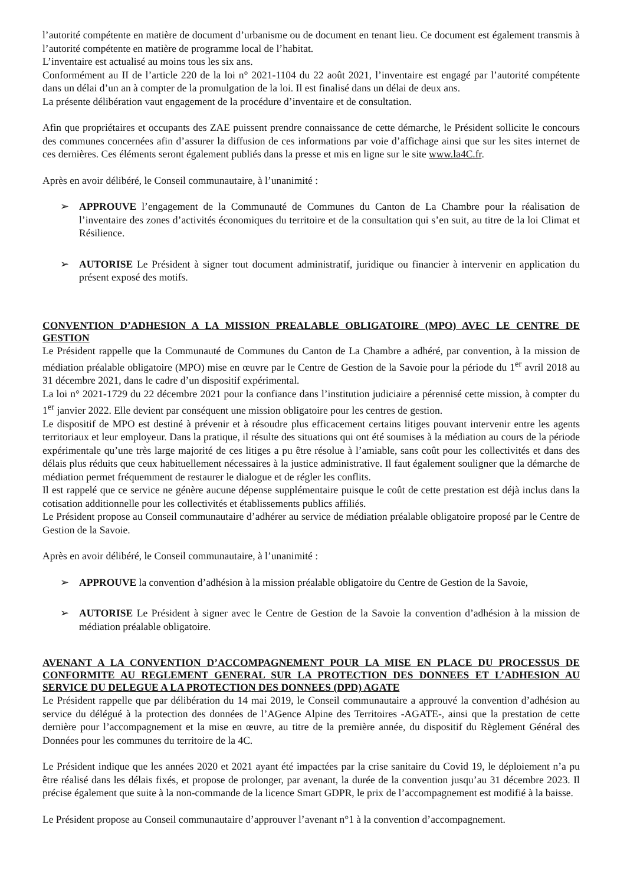l’autorité compétente en matière de document d’urbanisme ou de document en tenant lieu. Ce document est également transmis à l’autorité compétente en matière de programme local de l’habitat.
L’inventaire est actualisé au moins tous les six ans.
Conformément au II de l’article 220 de la loi n° 2021-1104 du 22 août 2021, l’inventaire est engagé par l’autorité compétente dans un délai d’un an à compter de la promulgation de la loi. Il est finalisé dans un délai de deux ans.
La présente délibération vaut engagement de la procédure d’inventaire et de consultation.
Afin que propriétaires et occupants des ZAE puissent prendre connaissance de cette démarche, le Président sollicite le concours des communes concernées afin d’assurer la diffusion de ces informations par voie d’affichage ainsi que sur les sites internet de ces dernières. Ces éléments seront également publiés dans la presse et mis en ligne sur le site www.la4C.fr.
Après en avoir délibéré, le Conseil communautaire, à l’unanimité :
➢ APPROUVE l’engagement de la Communauté de Communes du Canton de La Chambre pour la réalisation de l’inventaire des zones d’activités économiques du territoire et de la consultation qui s’en suit, au titre de la loi Climat et Résilience.
➢ AUTORISE Le Président à signer tout document administratif, juridique ou financier à intervenir en application du présent exposé des motifs.
CONVENTION D’ADHESION A LA MISSION PREALABLE OBLIGATOIRE (MPO) AVEC LE CENTRE DE GESTION
Le Président rappelle que la Communauté de Communes du Canton de La Chambre a adhéré, par convention, à la mission de médiation préalable obligatoire (MPO) mise en œuvre par le Centre de Gestion de la Savoie pour la période du 1<sup>er</sup> avril 2018 au 31 décembre 2021, dans le cadre d’un dispositif expérimental.
La loi n° 2021-1729 du 22 décembre 2021 pour la confiance dans l’institution judiciaire a pérennisé cette mission, à compter du 1<sup>er</sup> janvier 2022. Elle devient par conséquent une mission obligatoire pour les centres de gestion.
Le dispositif de MPO est destiné à prévenir et à résoudre plus efficacement certains litiges pouvant intervenir entre les agents territoriaux et leur employeur. Dans la pratique, il résulte des situations qui ont été soumises à la médiation au cours de la période expérimentale qu’une très large majorité de ces litiges a pu être résolue à l’amiable, sans coût pour les collectivités et dans des délais plus réduits que ceux habituellement nécessaires à la justice administrative. Il faut également souligner que la démarche de médiation permet fréquemment de restaurer le dialogue et de régler les conflits.
Il est rappelé que ce service ne génère aucune dépense supplémentaire puisque le coût de cette prestation est déjà inclus dans la cotisation additionnelle pour les collectivités et établissements publics affiliés.
Le Président propose au Conseil communautaire d’adhérer au service de médiation préalable obligatoire proposé par le Centre de Gestion de la Savoie.
Après en avoir délibéré, le Conseil communautaire, à l’unanimité :
➢ APPROUVE la convention d’adhésion à la mission préalable obligatoire du Centre de Gestion de la Savoie,
➢ AUTORISE Le Président à signer avec le Centre de Gestion de la Savoie la convention d’adhésion à la mission de médiation préalable obligatoire.
AVENANT A LA CONVENTION D’ACCOMPAGNEMENT POUR LA MISE EN PLACE DU PROCESSUS DE CONFORMITE AU REGLEMENT GENERAL SUR LA PROTECTION DES DONNEES ET L’ADHESION AU SERVICE DU DELEGUE A LA PROTECTION DES DONNEES (DPD) AGATE
Le Président rappelle que par délibération du 14 mai 2019, le Conseil communautaire a approuvé la convention d’adhésion au service du délégué à la protection des données de l’AGence Alpine des Territoires -AGATE-, ainsi que la prestation de cette dernière pour l’accompagnement et la mise en œuvre, au titre de la première année, du dispositif du Règlement Général des Données pour les communes du territoire de la 4C.
Le Président indique que les années 2020 et 2021 ayant été impactées par la crise sanitaire du Covid 19, le déploiement n’a pu être réalisé dans les délais fixés, et propose de prolonger, par avenant, la durée de la convention jusqu’au 31 décembre 2023. Il précise également que suite à la non-commande de la licence Smart GDPR, le prix de l’accompagnement est modifié à la baisse.
Le Président propose au Conseil communautaire d’approuver l’avenant n°1 à la convention d’accompagnement.